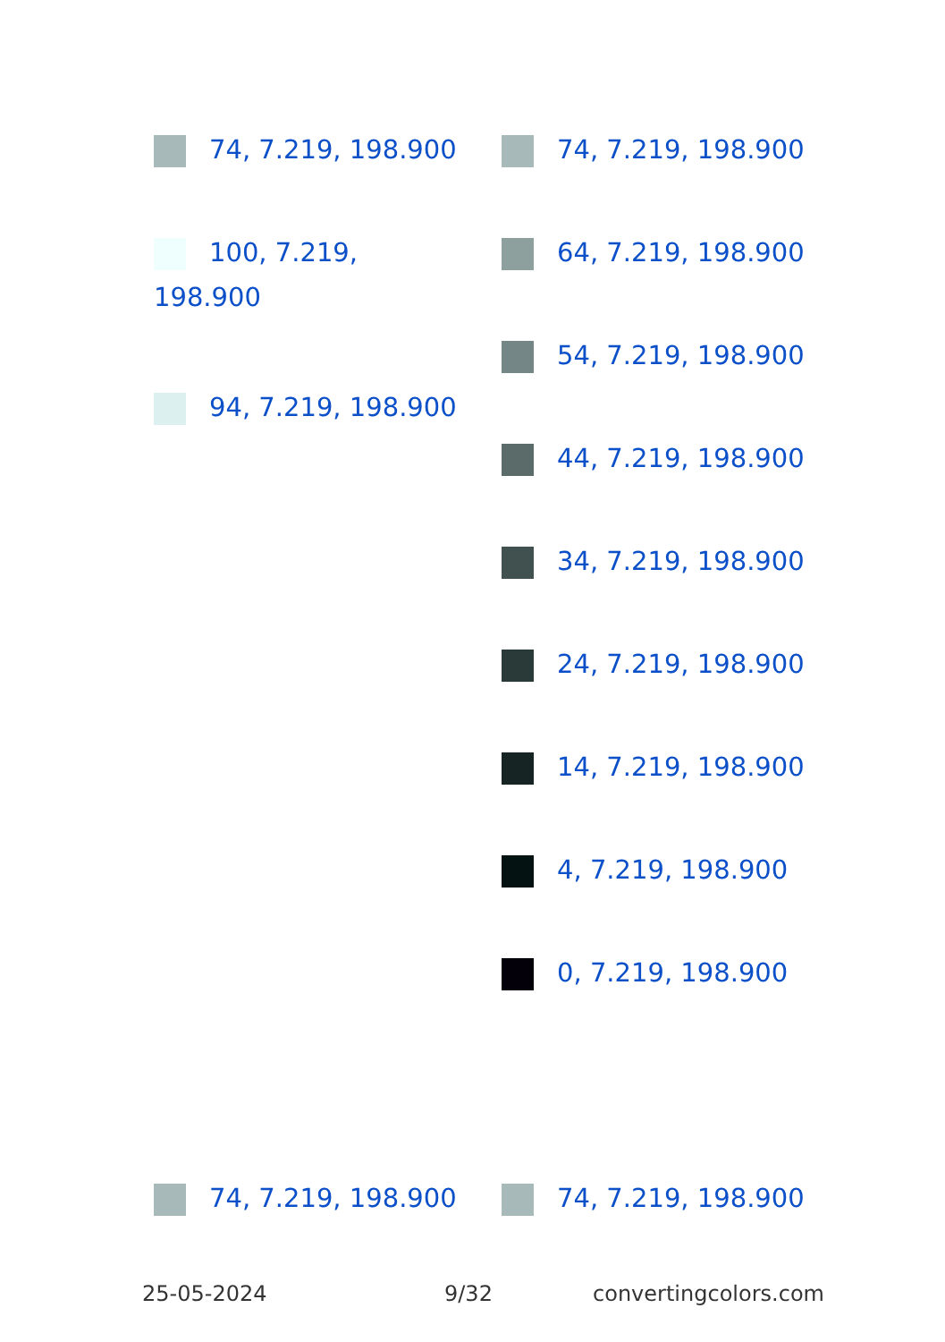74, 7.219, 198.900
100, 7.219, 198.900
94, 7.219, 198.900
74, 7.219, 198.900
64, 7.219, 198.900
54, 7.219, 198.900
44, 7.219, 198.900
34, 7.219, 198.900
24, 7.219, 198.900
14, 7.219, 198.900
4, 7.219, 198.900
0, 7.219, 198.900
74, 7.219, 198.900 74, 7.219, 198.900
25-05-2024 9/32 convertingcolors.com